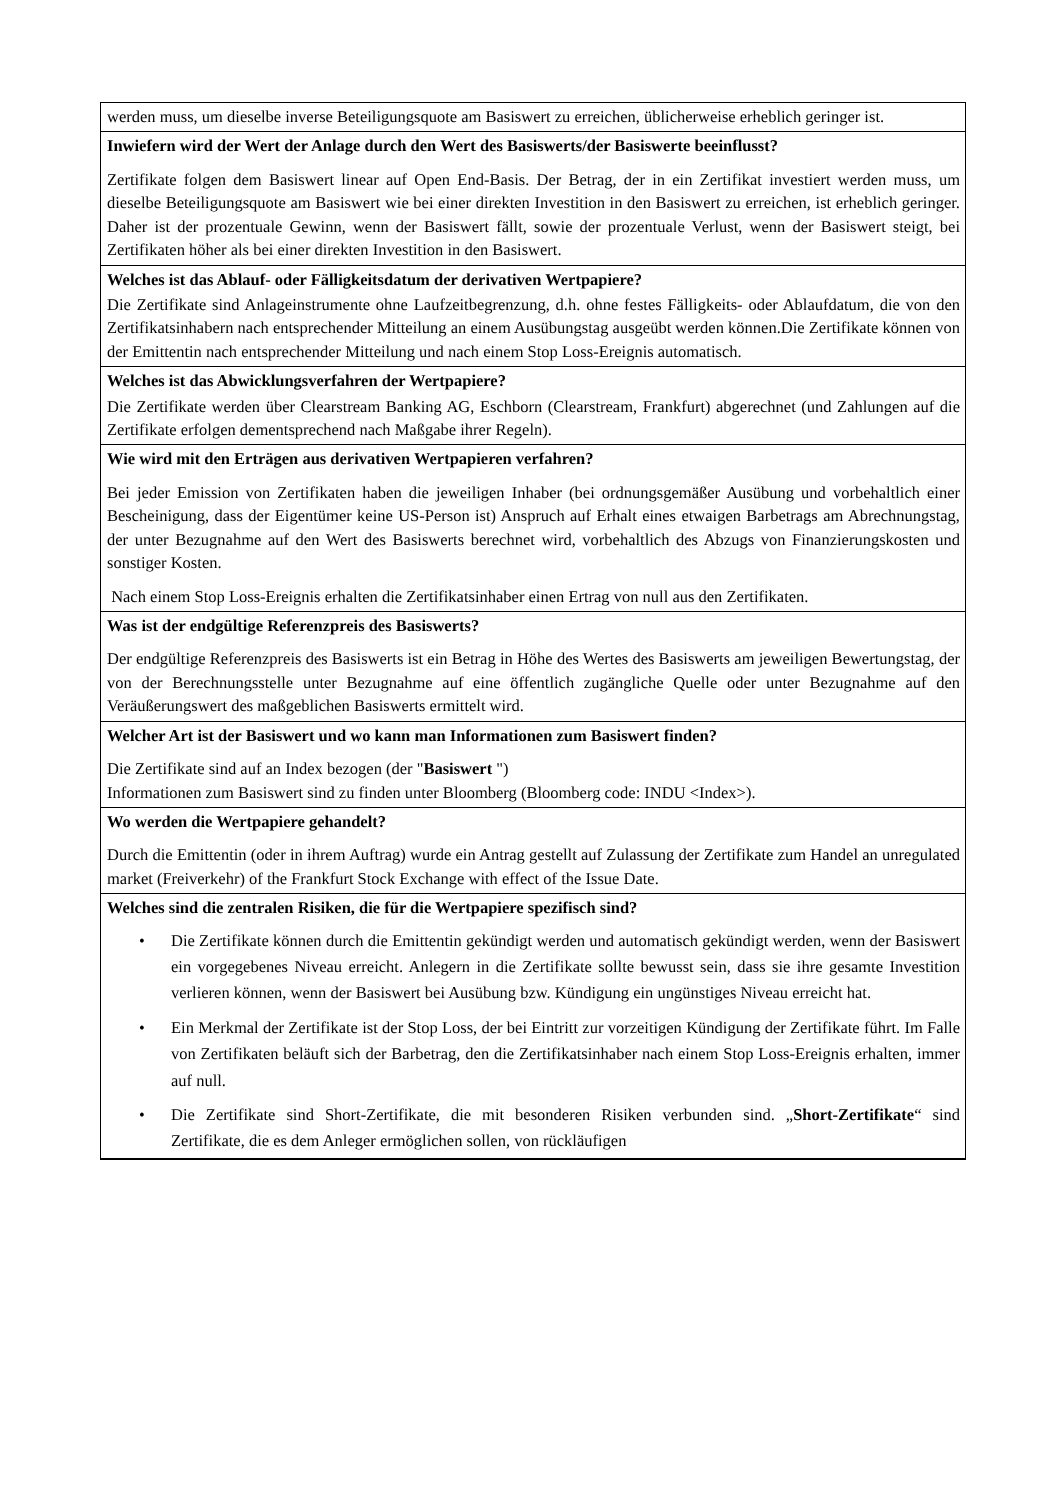werden muss, um dieselbe inverse Beteiligungsquote am Basiswert zu erreichen, üblicherweise erheblich geringer ist.
Inwiefern wird der Wert der Anlage durch den Wert des Basiswerts/der Basiswerte beeinflusst?
Zertifikate folgen dem Basiswert linear auf Open End-Basis. Der Betrag, der in ein Zertifikat investiert werden muss, um dieselbe Beteiligungsquote am Basiswert wie bei einer direkten Investition in den Basiswert zu erreichen, ist erheblich geringer. Daher ist der prozentuale Gewinn, wenn der Basiswert fällt, sowie der prozentuale Verlust, wenn der Basiswert steigt, bei Zertifikaten höher als bei einer direkten Investition in den Basiswert.
Welches ist das Ablauf- oder Fälligkeitsdatum der derivativen Wertpapiere?
Die Zertifikate sind Anlageinstrumente ohne Laufzeitbegrenzung, d.h. ohne festes Fälligkeits- oder Ablaufdatum, die von den Zertifikatsinhabern nach entsprechender Mitteilung an einem Ausübungstag ausgeübt werden können.Die Zertifikate können von der Emittentin nach entsprechender Mitteilung und nach einem Stop Loss-Ereignis automatisch.
Welches ist das Abwicklungsverfahren der Wertpapiere?
Die Zertifikate werden über Clearstream Banking AG, Eschborn (Clearstream, Frankfurt) abgerechnet (und Zahlungen auf die Zertifikate erfolgen dementsprechend nach Maßgabe ihrer Regeln).
Wie wird mit den Erträgen aus derivativen Wertpapieren verfahren?
Bei jeder Emission von Zertifikaten haben die jeweiligen Inhaber (bei ordnungsgemäßer Ausübung und vorbehaltlich einer Bescheinigung, dass der Eigentümer keine US-Person ist) Anspruch auf Erhalt eines etwaigen Barbetrags am Abrechnungstag, der unter Bezugnahme auf den Wert des Basiswerts berechnet wird, vorbehaltlich des Abzugs von Finanzierungskosten und sonstiger Kosten.
Nach einem Stop Loss-Ereignis erhalten die Zertifikatsinhaber einen Ertrag von null aus den Zertifikaten.
Was ist der endgültige Referenzpreis des Basiswerts?
Der endgültige Referenzpreis des Basiswerts ist ein Betrag in Höhe des Wertes des Basiswerts am jeweiligen Bewertungstag, der von der Berechnungsstelle unter Bezugnahme auf eine öffentlich zugängliche Quelle oder unter Bezugnahme auf den Veräußerungswert des maßgeblichen Basiswerts ermittelt wird.
Welcher Art ist der Basiswert und wo kann man Informationen zum Basiswert finden?
Die Zertifikate sind auf an Index bezogen (der "Basiswert ")
Informationen zum Basiswert sind zu finden unter Bloomberg (Bloomberg code: INDU <Index>).
Wo werden die Wertpapiere gehandelt?
Durch die Emittentin (oder in ihrem Auftrag) wurde ein Antrag gestellt auf Zulassung der Zertifikate zum Handel an unregulated market (Freiverkehr) of the Frankfurt Stock Exchange with effect of the Issue Date.
Welches sind die zentralen Risiken, die für die Wertpapiere spezifisch sind?
• Die Zertifikate können durch die Emittentin gekündigt werden und automatisch gekündigt werden, wenn der Basiswert ein vorgegebenes Niveau erreicht. Anlegern in die Zertifikate sollte bewusst sein, dass sie ihre gesamte Investition verlieren können, wenn der Basiswert bei Ausübung bzw. Kündigung ein ungünstiges Niveau erreicht hat.
• Ein Merkmal der Zertifikate ist der Stop Loss, der bei Eintritt zur vorzeitigen Kündigung der Zertifikate führt. Im Falle von Zertifikaten beläuft sich der Barbetrag, den die Zertifikatsinhaber nach einem Stop Loss-Ereignis erhalten, immer auf null.
• Die Zertifikate sind Short-Zertifikate, die mit besonderen Risiken verbunden sind. „Short-Zertifikate“ sind Zertifikate, die es dem Anleger ermöglichen sollen, von rückläufigen